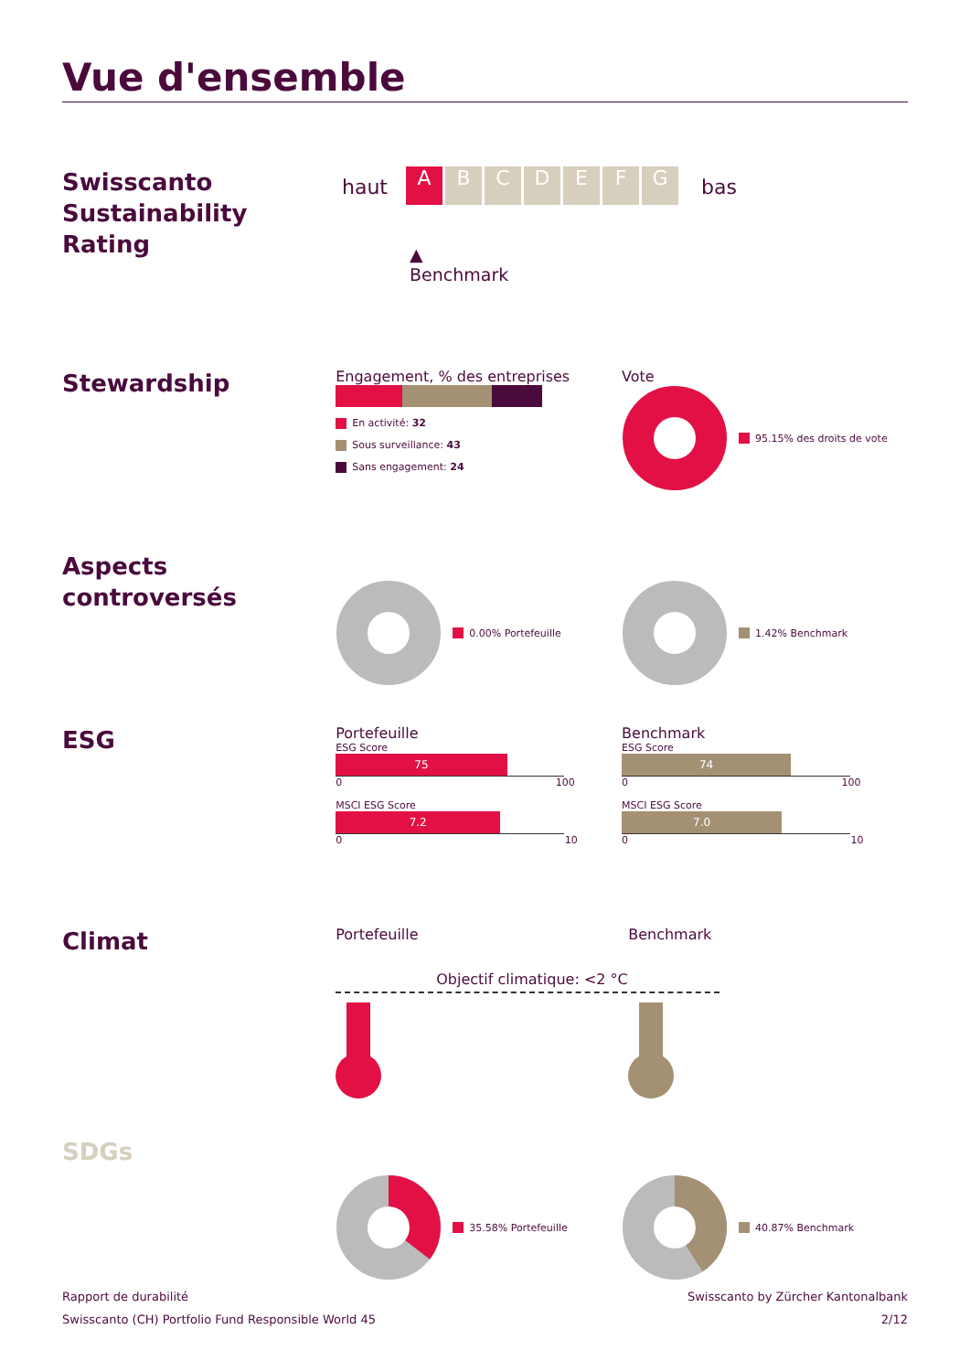Vue d'ensemble
Swisscanto Sustainability Rating
haut A B C D E F G bas
▲
Benchmark
Stewardship
Engagement, % des entreprises
En activité: 32
Sous surveillance: 43
Sans engagement: 24
Vote
95.15% des droits de vote
Aspects controversés
0.00% Portefeuille 1.42% Benchmark
ESG
Portefeuille
ESG Score
75
0 100
MSCI ESG Score
7.2
0 10
Benchmark
ESG Score
74
0 100
MSCI ESG Score
7.0
0 10
Climat
Portefeuille Benchmark
Objectif climatique: <2 °C
SDGs
35.58% Portefeuille 40.87% Benchmark
Rapport de durabilité
Swisscanto (CH) Portfolio Fund Responsible World 45
Swisscanto by Zürcher Kantonalbank
2/12